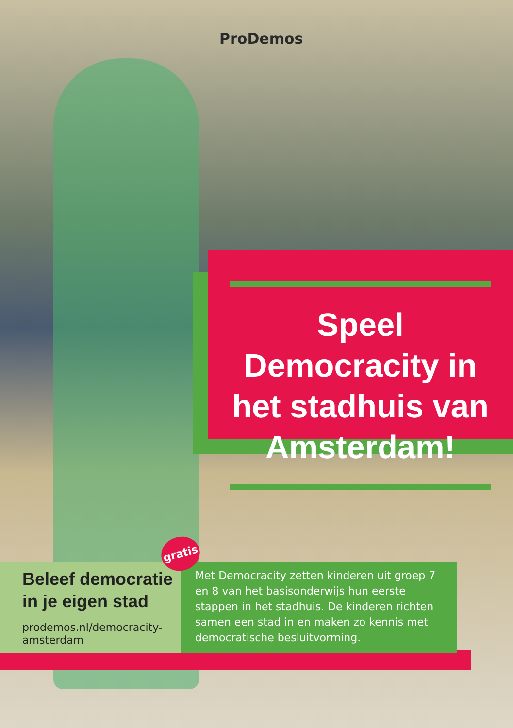ProDemos
Speel Democracity in het stadhuis van Amsterdam!
gratis
Beleef democratie in je eigen stad
prodemos.nl/democracity-amsterdam
Met Democracity zetten kinderen uit groep 7 en 8 van het basisonderwijs hun eerste stappen in het stadhuis. De kinderen richten samen een stad in en maken zo kennis met democratische besluitvorming.